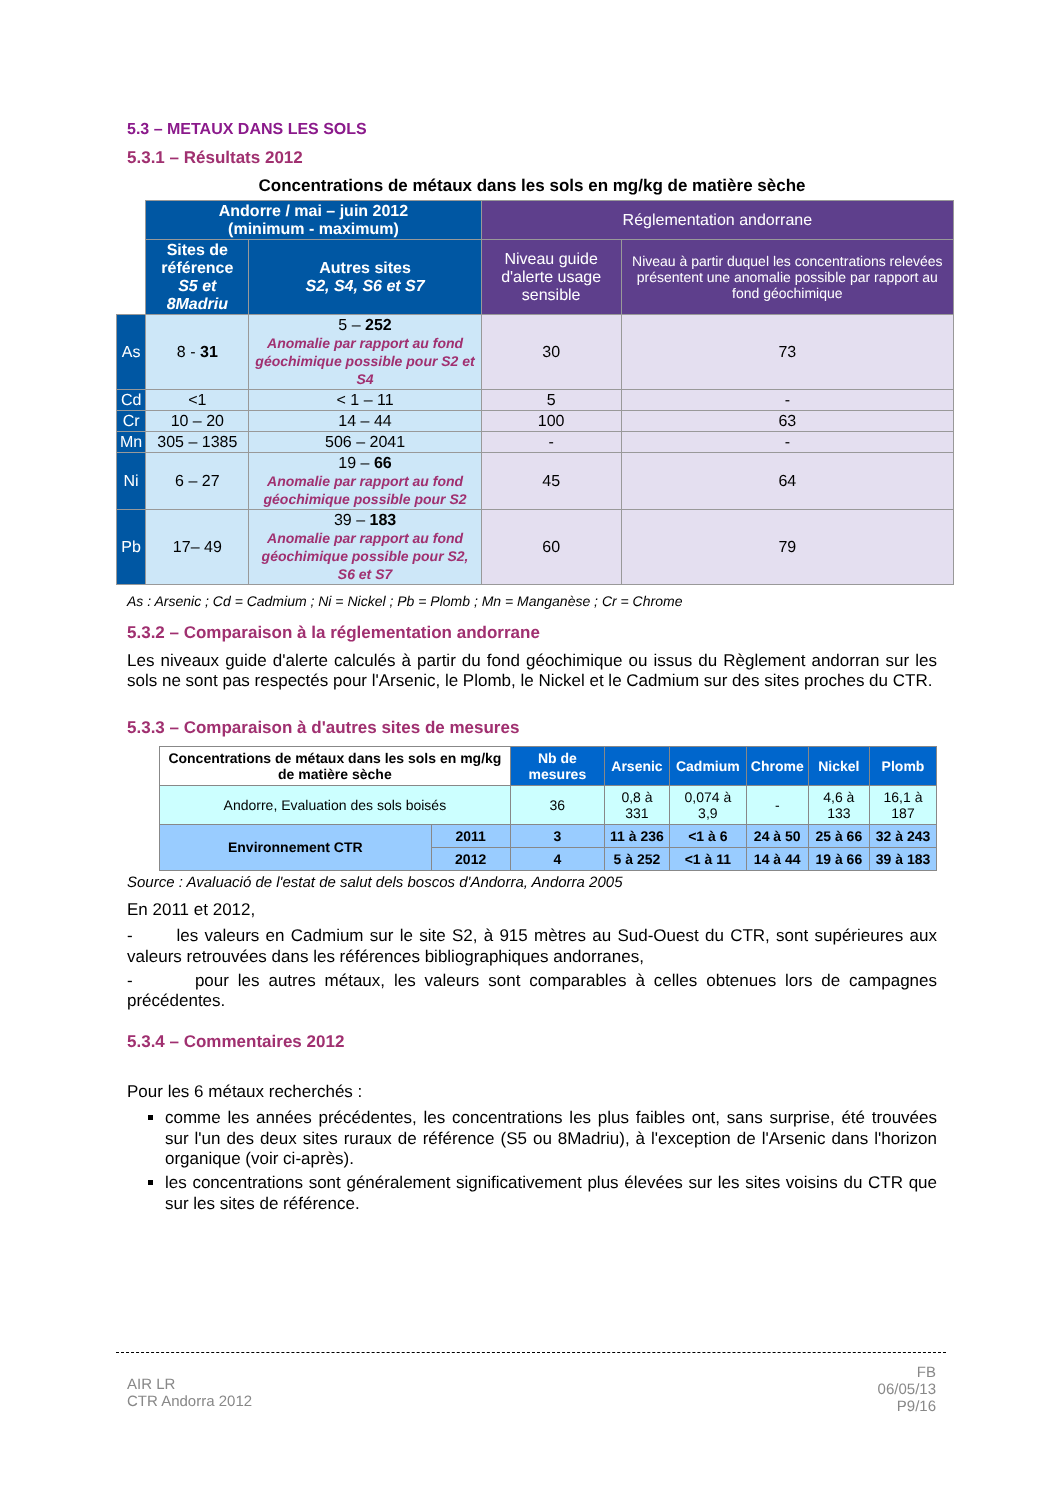5.3 – METAUX DANS LES SOLS
5.3.1 – Résultats 2012
Concentrations de métaux dans les sols en mg/kg de matière sèche
| | Andorre / mai – juin 2012 (minimum - maximum) | | Réglementation andorrane | |
| | Sites de référence S5 et 8Madriu | Autres sites S2, S4, S6 et S7 | Niveau guide d'alerte usage sensible | Niveau à partir duquel les concentrations relevées présentent une anomalie possible par rapport au fond géochimique |
| As | 8 - 31 | 5 – 252 Anomalie par rapport au fond géochimique possible pour S2 et S4 | 30 | 73 |
| Cd | <1 | < 1 – 11 | 5 | - |
| Cr | 10 – 20 | 14 – 44 | 100 | 63 |
| Mn | 305 – 1385 | 506 – 2041 | - | - |
| Ni | 6 – 27 | 19 – 66 Anomalie par rapport au fond géochimique possible pour S2 | 45 | 64 |
| Pb | 17– 49 | 39 – 183 Anomalie par rapport au fond géochimique possible pour S2, S6 et S7 | 60 | 79 |
As : Arsenic ; Cd = Cadmium ; Ni = Nickel ; Pb = Plomb ; Mn = Manganèse ; Cr = Chrome
5.3.2 – Comparaison à la réglementation andorrane
Les niveaux guide d'alerte calculés à partir du fond géochimique ou issus du Règlement andorran sur les sols ne sont pas respectés pour l'Arsenic, le Plomb, le Nickel et le Cadmium sur des sites proches du CTR.
5.3.3 – Comparaison à d'autres sites de mesures
| Concentrations de métaux dans les sols en mg/kg de matière sèche | | Nb de mesures | Arsenic | Cadmium | Chrome | Nickel | Plomb |
| --- | --- | --- | --- | --- | --- | --- | --- |
| Andorre, Evaluation des sols boisés | | 36 | 0,8 à 331 | 0,074 à 3,9 | - | 4,6 à 133 | 16,1 à 187 |
| Environnement CTR | 2011 | 3 | 11 à 236 | <1 à 6 | 24 à 50 | 25 à 66 | 32 à 243 |
| | 2012 | 4 | 5 à 252 | <1 à 11 | 14 à 44 | 19 à 66 | 39 à 183 |
Source : Avaluació de l'estat de salut dels boscos d'Andorra, Andorra 2005
En 2011 et 2012,
- les valeurs en Cadmium sur le site S2, à 915 mètres au Sud-Ouest du CTR, sont supérieures aux valeurs retrouvées dans les références bibliographiques andorranes,
- pour les autres métaux, les valeurs sont comparables à celles obtenues lors de campagnes précédentes.
5.3.4 – Commentaires 2012
Pour les 6 métaux recherchés :
comme les années précédentes, les concentrations les plus faibles ont, sans surprise, été trouvées sur l'un des deux sites ruraux de référence (S5 ou 8Madriu), à l'exception de l'Arsenic dans l'horizon organique (voir ci-après).
les concentrations sont généralement significativement plus élevées sur les sites voisins du CTR que sur les sites de référence.
AIR LR
CTR Andorra 2012
FB
06/05/13
P9/16